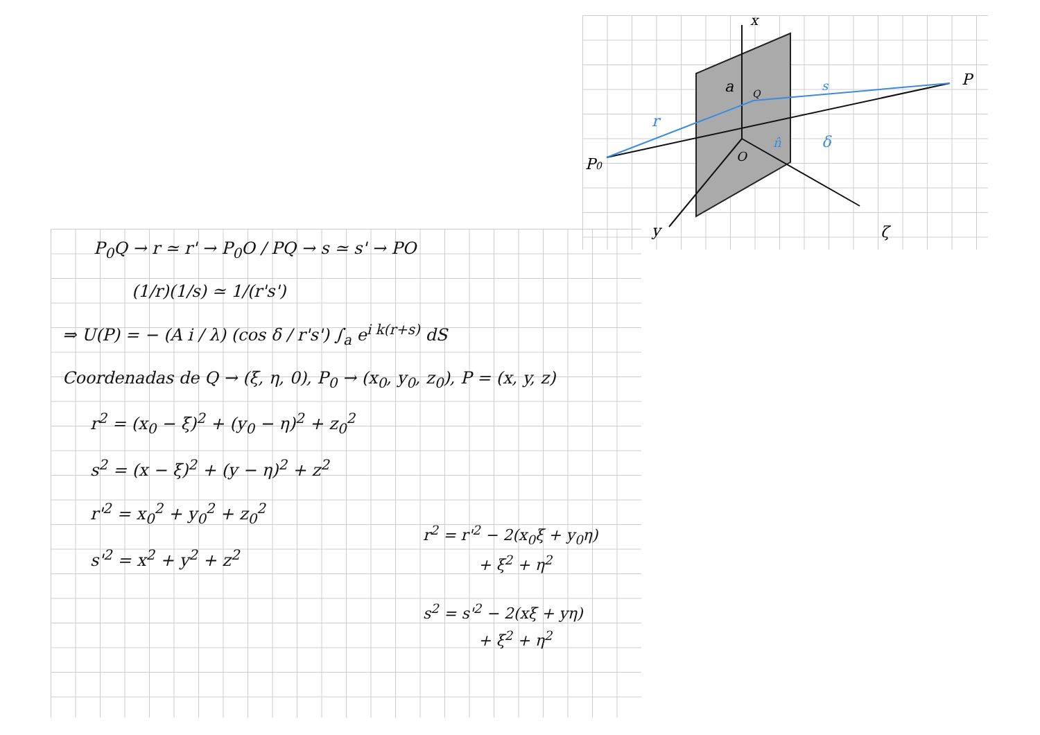x
P
P0
a
Q
O
y
ζ
s
r
n̂
δ
P<sub>0</sub>Q → r ≃ r' → P<sub>0</sub>O / PQ → s ≃ s' → PO
(1/r)(1/s) ≃ 1/(r's')
⇒ U(P) = − (A i / λ) (cos δ / r's') ∫<sub>a</sub> e<sup>i k(r+s)</sup> dS
Coordenadas de Q → (ξ, η, 0), P<sub>0</sub> → (x<sub>0</sub>, y<sub>0</sub>, z<sub>0</sub>), P = (x, y, z)
r<sup>2</sup> = (x<sub>0</sub> − ξ)<sup>2</sup> + (y<sub>0</sub> − η)<sup>2</sup> + z<sub>0</sub><sup>2</sup>
s<sup>2</sup> = (x − ξ)<sup>2</sup> + (y − η)<sup>2</sup> + z<sup>2</sup>
r'<sup>2</sup> = x<sub>0</sub><sup>2</sup> + y<sub>0</sub><sup>2</sup> + z<sub>0</sub><sup>2</sup>
s'<sup>2</sup> = x<sup>2</sup> + y<sup>2</sup> + z<sup>2</sup>
r<sup>2</sup> = r'<sup>2</sup> − 2(x<sub>0</sub>ξ + y<sub>0</sub>η)
+ ξ<sup>2</sup> + η<sup>2</sup>
s<sup>2</sup> = s'<sup>2</sup> − 2(xξ + yη)
+ ξ<sup>2</sup> + η<sup>2</sup>